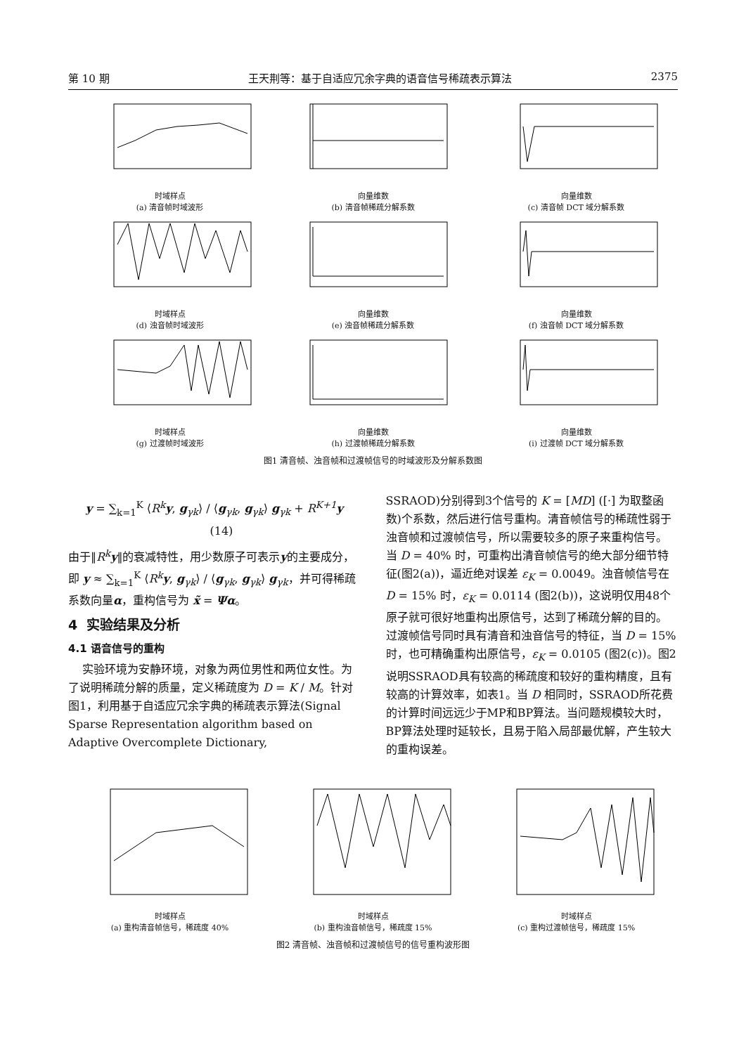第 10 期 王天荆等：基于自适应冗余字典的语音信号稀疏表示算法 2375
时域样点
(a) 清音帧时域波形
向量维数
(b) 清音帧稀疏分解系数
向量维数
(c) 清音帧 DCT 域分解系数
时域样点
(d) 浊音帧时域波形
向量维数
(e) 浊音帧稀疏分解系数
向量维数
(f) 浊音帧 DCT 域分解系数
时域样点
(g) 过渡帧时域波形
向量维数
(h) 过渡帧稀疏分解系数
向量维数
(i) 过渡帧 DCT 域分解系数
图1 清音帧、浊音帧和过渡帧信号的时域波形及分解系数图
y = ∑<sub>k=1</sub><sup>K</sup> ⟨R<sup>k</sup>y, g<sub>γk</sub>⟩ / ⟨g<sub>γk</sub>, g<sub>γk</sub>⟩ g<sub>γk</sub> + R<sup>K+1</sup>y (14)
由于‖R<sup>k</sup>y‖的衰减特性，用少数原子可表示y的主要成分，即 y ≈ ∑<sub>k=1</sub><sup>K</sup> ⟨R<sup>k</sup>y, g<sub>γk</sub>⟩ / ⟨g<sub>γk</sub>, g<sub>γk</sub>⟩ g<sub>γk</sub>，并可得稀疏系数向量α，重构信号为 x̃ = Ψα。
4 实验结果及分析
4.1 语音信号的重构
实验环境为安静环境，对象为两位男性和两位女性。为了说明稀疏分解的质量，定义稀疏度为 D = K / M。针对图1，利用基于自适应冗余字典的稀疏表示算法(Signal Sparse Representation algorithm based on Adaptive Overcomplete Dictionary,
SSRAOD)分别得到3个信号的 K = [MD] ([·] 为取整函数)个系数，然后进行信号重构。清音帧信号的稀疏性弱于浊音帧和过渡帧信号，所以需要较多的原子来重构信号。当 D = 40% 时，可重构出清音帧信号的绝大部分细节特征(图2(a))，逼近绝对误差 ε<sub>K</sub> = 0.0049。浊音帧信号在 D = 15% 时，ε<sub>K</sub> = 0.0114 (图2(b))，这说明仅用48个原子就可很好地重构出原信号，达到了稀疏分解的目的。过渡帧信号同时具有清音和浊音信号的特征，当 D = 15% 时，也可精确重构出原信号，ε<sub>K</sub> = 0.0105 (图2(c))。图2说明SSRAOD具有较高的稀疏度和较好的重构精度，且有较高的计算效率，如表1。当 D 相同时，SSRAOD所花费的计算时间远远少于MP和BP算法。当问题规模较大时，BP算法处理时延较长，且易于陷入局部最优解，产生较大的重构误差。
时域样点
(a) 重构清音帧信号，稀疏度 40%
时域样点
(b) 重构浊音帧信号，稀疏度 15%
时域样点
(c) 重构过渡帧信号，稀疏度 15%
图2 清音帧、浊音帧和过渡帧信号的信号重构波形图